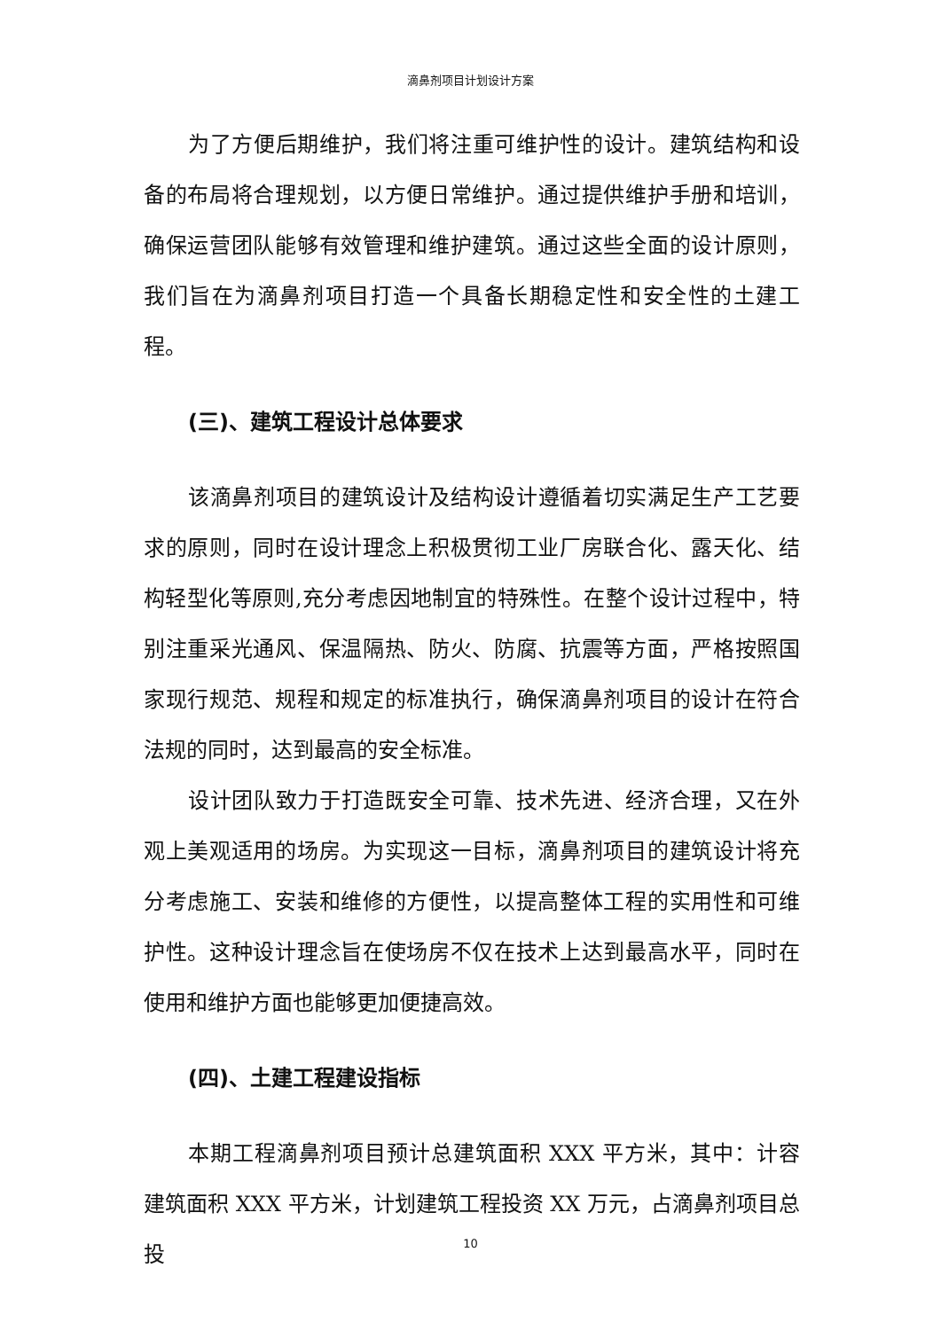滴鼻剂项目计划设计方案
为了方便后期维护，我们将注重可维护性的设计。建筑结构和设备的布局将合理规划，以方便日常维护。通过提供维护手册和培训，确保运营团队能够有效管理和维护建筑。通过这些全面的设计原则，我们旨在为滴鼻剂项目打造一个具备长期稳定性和安全性的土建工程。
(三)、建筑工程设计总体要求
该滴鼻剂项目的建筑设计及结构设计遵循着切实满足生产工艺要求的原则，同时在设计理念上积极贯彻工业厂房联合化、露天化、结构轻型化等原则,充分考虑因地制宜的特殊性。在整个设计过程中，特别注重采光通风、保温隔热、防火、防腐、抗震等方面，严格按照国家现行规范、规程和规定的标准执行，确保滴鼻剂项目的设计在符合法规的同时，达到最高的安全标准。
设计团队致力于打造既安全可靠、技术先进、经济合理，又在外观上美观适用的场房。为实现这一目标，滴鼻剂项目的建筑设计将充分考虑施工、安装和维修的方便性，以提高整体工程的实用性和可维护性。这种设计理念旨在使场房不仅在技术上达到最高水平，同时在使用和维护方面也能够更加便捷高效。
(四)、土建工程建设指标
本期工程滴鼻剂项目预计总建筑面积 XXX 平方米，其中：计容建筑面积 XXX 平方米，计划建筑工程投资 XX 万元，占滴鼻剂项目总投
10